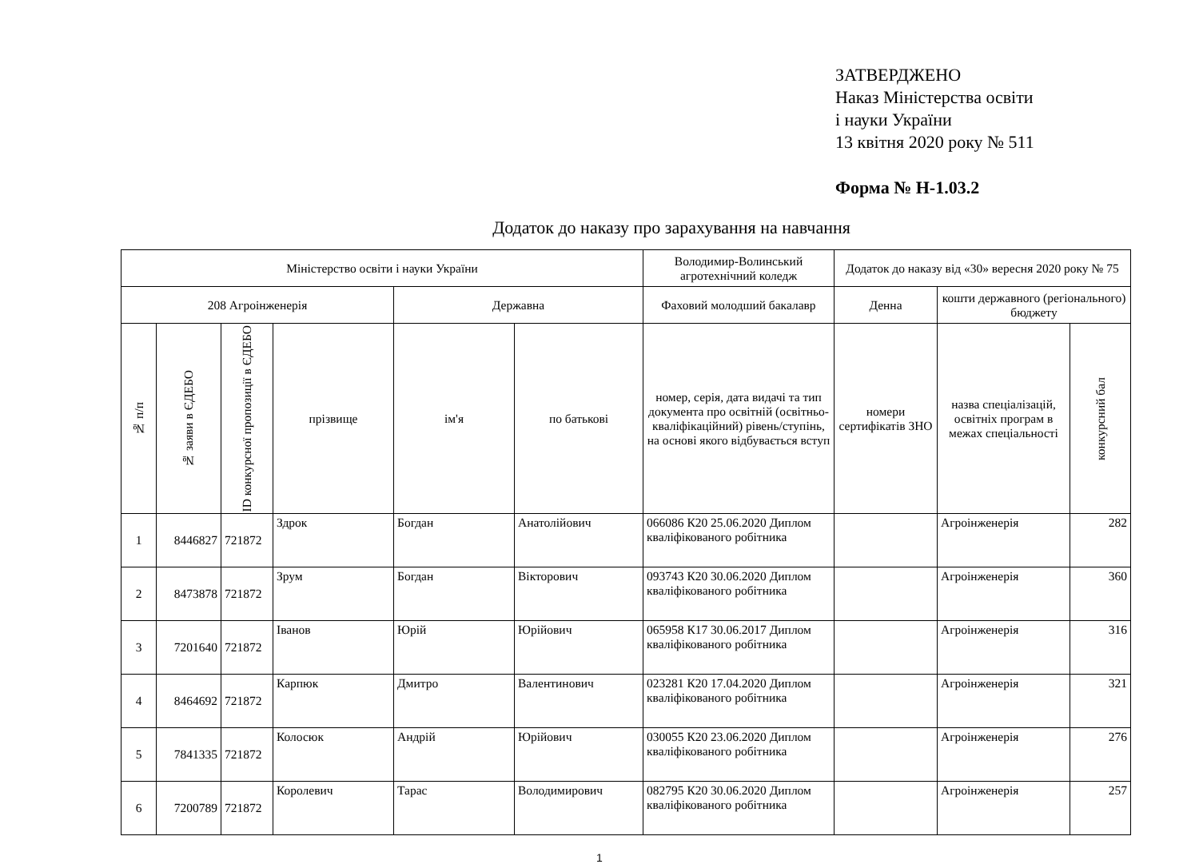ЗАТВЕРДЖЕНО
Наказ Міністерства освіти
і науки України
13 квітня 2020 року № 511
Форма № Н-1.03.2
Додаток до наказу про зарахування на навчання
| Міністерство освіти і науки України | | | | | | Володимир-Волинський агротехнічний коледж | Додаток до наказу від «30» вересня 2020 року № 75 | | |
| 208 Агроінженерія | | | | Державна | | Фаховий молодший бакалавр | Денна | кошти державного (регіонального) бюджету | |
| № п/п | № заяви в ЄДЕБО | ID конкурсної пропозиції в ЄДЕБО | прізвище | ім'я | по батькові | номер, серія, дата видачі та тип документа про освітній (освітньо-кваліфікаційний) рівень/ступінь, на основі якого відбувається вступ | номери сертифікатів ЗНО | назва спеціалізацій, освітніх програм в межах спеціальності | конкурсний бал |
| 1 | 8446827 | 721872 | Здрок | Богдан | Анатолійович | 066086 К20 25.06.2020 Диплом кваліфікованого робітника | | Агроінженерія | 282 |
| 2 | 8473878 | 721872 | Зрум | Богдан | Вікторович | 093743 К20 30.06.2020 Диплом кваліфікованого робітника | | Агроінженерія | 360 |
| 3 | 7201640 | 721872 | Іванов | Юрій | Юрійович | 065958 К17 30.06.2017 Диплом кваліфікованого робітника | | Агроінженерія | 316 |
| 4 | 8464692 | 721872 | Карпюк | Дмитро | Валентинович | 023281 К20 17.04.2020 Диплом кваліфікованого робітника | | Агроінженерія | 321 |
| 5 | 7841335 | 721872 | Колосюк | Андрій | Юрійович | 030055 К20 23.06.2020 Диплом кваліфікованого робітника | | Агроінженерія | 276 |
| 6 | 7200789 | 721872 | Королевич | Тарас | Володимирович | 082795 К20 30.06.2020 Диплом кваліфікованого робітника | | Агроінженерія | 257 |
1